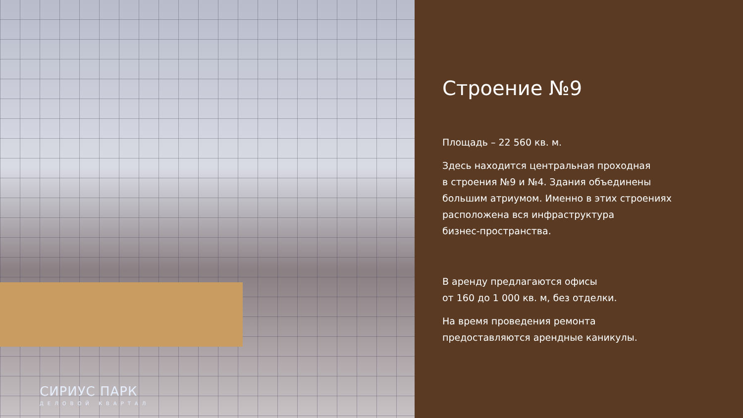СИРИУС ПАРК
ДЕЛОВОЙ КВАРТАЛ
Строение №9
Площадь – 22 560 кв. м.
Здесь находится центральная проходная
в строения №9 и №4. Здания объединены
большим атриумом. Именно в этих строениях
расположена вся инфраструктура
бизнес-пространства.
В аренду предлагаются офисы
от 160 до 1 000 кв. м, без отделки.
На время проведения ремонта
предоставляются арендные каникулы.